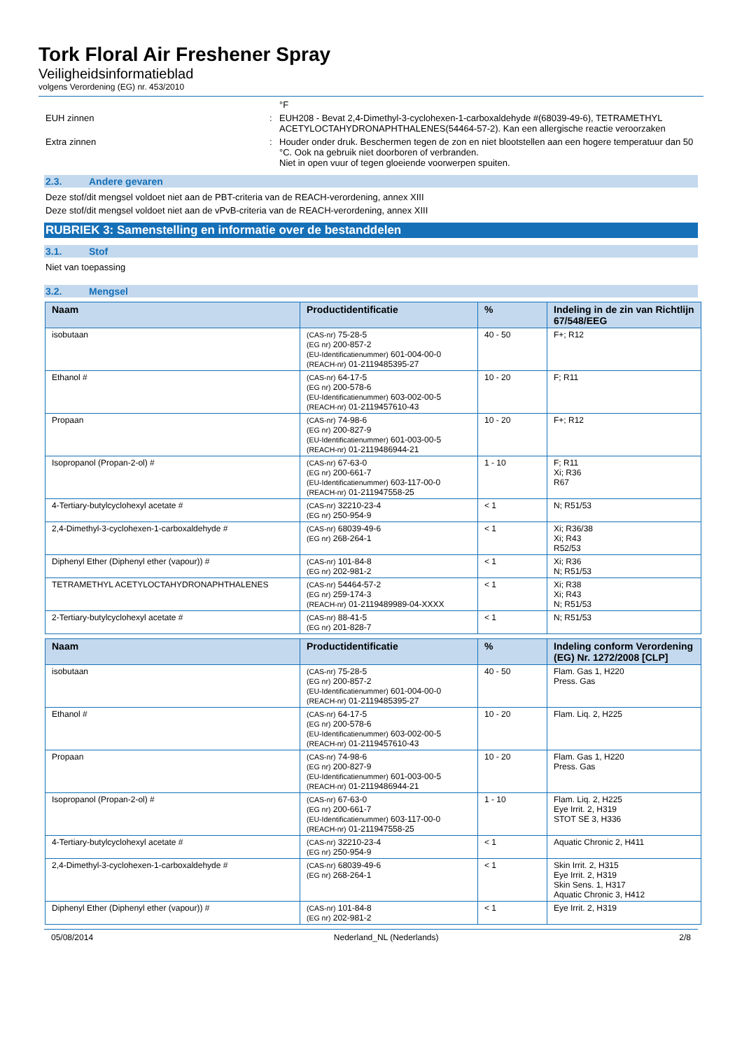Tork Floral Air Freshener Spray
Veiligheidsinformatieblad
volgens Verordening (EG) nr. 453/2010
°F
EUH zinnen : EUH208 - Bevat 2,4-Dimethyl-3-cyclohexen-1-carboxaldehyde #(68039-49-6), TETRAMETHYL ACETYLOCTAHYDRONAPHTHALENES(54464-57-2). Kan een allergische reactie veroorzaken
Extra zinnen : Houder onder druk. Beschermen tegen de zon en niet blootstellen aan een hogere temperatuur dan 50 °C. Ook na gebruik niet doorboren of verbranden.
Niet in open vuur of tegen gloeiende voorwerpen spuiten.
2.3. Andere gevaren
Deze stof/dit mengsel voldoet niet aan de PBT-criteria van de REACH-verordening, annex XIII
Deze stof/dit mengsel voldoet niet aan de vPvB-criteria van de REACH-verordening, annex XIII
RUBRIEK 3: Samenstelling en informatie over de bestanddelen
3.1. Stof
Niet van toepassing
3.2. Mengsel
| Naam | Productidentificatie | % | Indeling in de zin van Richtlijn 67/548/EEG |
| --- | --- | --- | --- |
| isobutaan | (CAS-nr) 75-28-5 (EG nr) 200-857-2 (EU-Identificatienummer) 601-004-00-0 (REACH-nr) 01-2119485395-27 | 40 - 50 | F+; R12 |
| Ethanol # | (CAS-nr) 64-17-5 (EG nr) 200-578-6 (EU-Identificatienummer) 603-002-00-5 (REACH-nr) 01-2119457610-43 | 10 - 20 | F; R11 |
| Propaan | (CAS-nr) 74-98-6 (EG nr) 200-827-9 (EU-Identificatienummer) 601-003-00-5 (REACH-nr) 01-2119486944-21 | 10 - 20 | F+; R12 |
| Isopropanol (Propan-2-ol) # | (CAS-nr) 67-63-0 (EG nr) 200-661-7 (EU-Identificatienummer) 603-117-00-0 (REACH-nr) 01-211947558-25 | 1 - 10 | F; R11 Xi; R36 R67 |
| 4-Tertiary-butylcyclohexyl acetate # | (CAS-nr) 32210-23-4 (EG nr) 250-954-9 | < 1 | N; R51/53 |
| 2,4-Dimethyl-3-cyclohexen-1-carboxaldehyde # | (CAS-nr) 68039-49-6 (EG nr) 268-264-1 | < 1 | Xi; R36/38 Xi; R43 R52/53 |
| Diphenyl Ether (Diphenyl ether (vapour)) # | (CAS-nr) 101-84-8 (EG nr) 202-981-2 | < 1 | Xi; R36 N; R51/53 |
| TETRAMETHYL ACETYLOCTAHYDRONAPHTHALENES | (CAS-nr) 54464-57-2 (EG nr) 259-174-3 (REACH-nr) 01-2119489989-04-XXXX | < 1 | Xi; R38 Xi; R43 N; R51/53 |
| 2-Tertiary-butylcyclohexyl acetate # | (CAS-nr) 88-41-5 (EG nr) 201-828-7 | < 1 | N; R51/53 |
| Naam | Productidentificatie | % | Indeling conform Verordening (EG) Nr. 1272/2008 [CLP] |
| --- | --- | --- | --- |
| isobutaan | (CAS-nr) 75-28-5 (EG nr) 200-857-2 (EU-Identificatienummer) 601-004-00-0 (REACH-nr) 01-2119485395-27 | 40 - 50 | Flam. Gas 1, H220 Press. Gas |
| Ethanol # | (CAS-nr) 64-17-5 (EG nr) 200-578-6 (EU-Identificatienummer) 603-002-00-5 (REACH-nr) 01-2119457610-43 | 10 - 20 | Flam. Liq. 2, H225 |
| Propaan | (CAS-nr) 74-98-6 (EG nr) 200-827-9 (EU-Identificatienummer) 601-003-00-5 (REACH-nr) 01-2119486944-21 | 10 - 20 | Flam. Gas 1, H220 Press. Gas |
| Isopropanol (Propan-2-ol) # | (CAS-nr) 67-63-0 (EG nr) 200-661-7 (EU-Identificatienummer) 603-117-00-0 (REACH-nr) 01-211947558-25 | 1 - 10 | Flam. Liq. 2, H225 Eye Irrit. 2, H319 STOT SE 3, H336 |
| 4-Tertiary-butylcyclohexyl acetate # | (CAS-nr) 32210-23-4 (EG nr) 250-954-9 | < 1 | Aquatic Chronic 2, H411 |
| 2,4-Dimethyl-3-cyclohexen-1-carboxaldehyde # | (CAS-nr) 68039-49-6 (EG nr) 268-264-1 | < 1 | Skin Irrit. 2, H315 Eye Irrit. 2, H319 Skin Sens. 1, H317 Aquatic Chronic 3, H412 |
| Diphenyl Ether (Diphenyl ether (vapour)) # | (CAS-nr) 101-84-8 (EG nr) 202-981-2 | < 1 | Eye Irrit. 2, H319 |
05/08/2014 Nederland_NL (Nederlands) 2/8